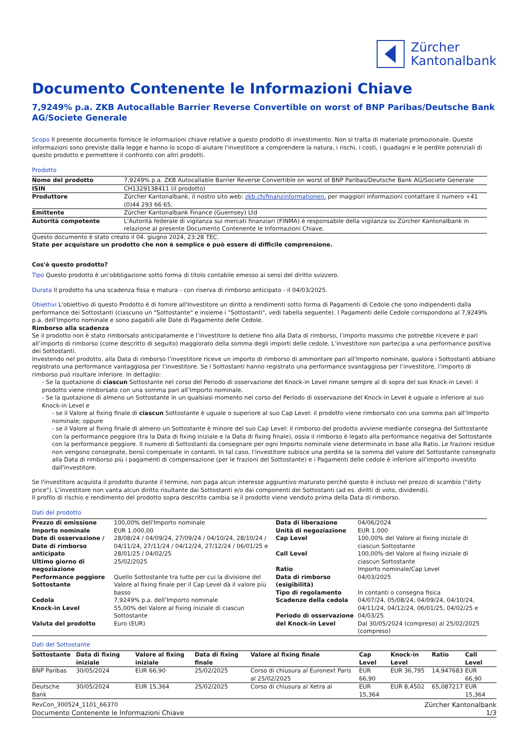Zürcher
Kantonalbank
Documento Contenente le Informazioni Chiave
7,9249% p.a. ZKB Autocallable Barrier Reverse Convertible on worst of BNP Paribas/Deutsche Bank AG/Societe Generale
Scopo Il presente documento fornisce le informazioni chiave relative a questo prodotto di investimento. Non si tratta di materiale promozionale. Queste informazioni sono previste dalla legge e hanno lo scopo di aiutare l'investitore a comprendere la natura, i rischi, i costi, i guadagni e le perdite potenziali di questo prodotto e permettere il confronto con altri prodotti.
Prodotto
| Nome del prodotto | 7,9249% p.a. ZKB Autocallable Barrier Reverse Convertible on worst of BNP Paribas/Deutsche Bank AG/Societe Generale |
| ISIN | CH1329138411 (il prodotto) |
| Produttore | Zürcher Kantonalbank, il nostro sito web: zkb.ch/finanzinformationen, per maggiori informazioni contattare il numero +41 (0)44 293 66 65. |
| Emittente | Zürcher Kantonalbank Finance (Guernsey) Ltd |
| Autorità competente | L'Autorità federale di vigilanza sui mercati finanziari (FINMA) è responsabile della vigilanza su Zürcher Kantonalbank in relazione al presente Documento Contenente le Informazioni Chiave. |
Questo documento è stato creato il 04. giugno 2024, 23:28 TEC.
State per acquistare un prodotto che non è semplice e può essere di difficile comprensione.
Cos'è questo prodotto?
Tipo Questo prodotto è un’obbligazione sotto forma di titolo contabile emesso ai sensi del diritto svizzero.
Durata Il prodotto ha una scadenza fissa e matura - con riserva di rimborso anticipato - il 04/03/2025.
Obiettivi L'obiettivo di questo Prodotto è di fornire all'Investitore un diritto a rendimenti sotto forma di Pagamenti di Cedole che sono indipendenti dalla performance dei Sottostanti (ciascuno un "Sottostante" e insieme i "Sottostanti", vedi tabella seguente). I Pagamenti delle Cedole corrispondono al 7,9249% p.a. dell'Importo nominale e sono pagabili alle Date di Pagamento delle Cedole.
Rimborso alla scadenza
Se il prodotto non è stato rimborsato anticipatamente e l’investitore lo detiene fino alla Data di rimborso, l’importo massimo che potrebbe ricevere è pari all’importo di rimborso (come descritto di seguito) maggiorato della somma degli importi delle cedole. L’investitore non partecipa a una performance positiva dei Sottostanti.
Investendo nel prodotto, alla Data di rimborso l’investitore riceve un importo di rimborso di ammontare pari all’Importo nominale, qualora i Sottostanti abbiano registrato una performance vantaggiosa per l’investitore. Se i Sottostanti hanno registrato una performance svantaggiosa per l’investitore, l’importo di rimborso può risultare inferiore. In dettaglio:
- Se la quotazione di ciascun Sottostante nel corso del Periodo di osservazione del Knock-in Level rimane sempre al di sopra del suo Knock-in Level: il prodotto viene rimborsato con una somma pari all’Importo nominale.
- Se la quotazione di almeno un Sottostante in un qualsiasi momento nel corso del Periodo di osservazione del Knock-in Level è uguale o inferiore al suo Knock-in Level e
- se il Valore al fixing finale di ciascun Sottostante è uguale o superiore al suo Cap Level: il prodotto viene rimborsato con una somma pari all’Importo nominale; oppure
- se il Valore al fixing finale di almeno un Sottostante è minore del suo Cap Level: il rimborso del prodotto avviene mediante consegna del Sottostante con la performance peggiore (tra la Data di fixing iniziale e la Data di fixing finale), ossia il rimborso è legato alla performance negativa del Sottostante con la performance peggiore. Il numero di Sottostanti da consegnare per ogni Importo nominale viene determinato in base alla Ratio. Le frazioni residue non vengono consegnate, bensì compensate in contanti. In tal caso, l'investitore subisce una perdita se la somma del valore del Sottostante consegnato alla Data di rimborso più i pagamenti di compensazione (per le frazioni del Sottostante) e i Pagamenti delle cedole è inferiore all'importo investito dall'investitore.
Se l'investitore acquista il prodotto durante il termine, non paga alcun interesse aggiuntivo maturato perché questo è incluso nel prezzo di scambio ("dirty price"). L’investitore non vanta alcun diritto risultante dai Sottostanti e/o dai componenti dei Sottostanti (ad es. diritti di voto, dividendi).
Il profilo di rischio e rendimento del prodotto sopra descritto cambia se il prodotto viene venduto prima della Data di rimborso.
Dati del prodotto
| Prezzo di emissione Importo nominale Date di osservazione / Date di rimborso anticipato Ultimo giorno di negoziazione Performance peggiore Sottostante Cedola Knock-in Level Valuta del prodotto | 100,00% dell'Importo nominale EUR 1.000,00 28/08/24 / 04/09/24, 27/09/24 / 04/10/24, 28/10/24 / 04/11/24, 27/11/24 / 04/12/24, 27/12/24 / 06/01/25 e 28/01/25 / 04/02/25 25/02/2025 Quello Sottostante tra tutte per cui la divisione del Valore al fixing finale per il Cap Level dà il valore più basso 7,9249% p.a. dell’Importo nominale 55,00% del Valore al fixing iniziale di ciascun Sottostante Euro (EUR) | Data di liberazione Unità di negoziazione Cap Level Call Level Ratio Data di rimborso (esigibilità) Tipo di regolamento Scadenze della cedola Periodo di osservazione del Knock-in Level | 04/06/2024 EUR 1.000 100,00% del Valore al fixing iniziale di ciascun Sottostante 100,00% del Valore al fixing iniziale di ciascun Sottostante Importo nominale/Cap Level 04/03/2025 In contanti o consegna fisica 04/07/24, 05/08/24, 04/09/24, 04/10/24, 04/11/24, 04/12/24, 06/01/25, 04/02/25 e 04/03/25 Dal 30/05/2024 (compreso) al 25/02/2025 (compreso) |
Dati del Sottostante
| Sottostante | Data di fixing iniziale | Valore al fixing iniziale | Data di fixing finale | Valore al fixing finale | Cap Level | Knock-in Level | Ratio | Call Level |
| --- | --- | --- | --- | --- | --- | --- | --- | --- |
| BNP Paribas | 30/05/2024 | EUR 66,90 | 25/02/2025 | Corso di chiusura al Euronext Paris al 25/02/2025 | EUR 66,90 | EUR 36,795 | 14,947683 | EUR 66,90 |
| Deutsche Bank | 30/05/2024 | EUR 15,364 | 25/02/2025 | Corso di chiusura al Xetra al | EUR 15,364 | EUR 8,4502 | 65,087217 | EUR 15,364 |
RevCon_300524_1101_66370
Documento Contenente le Informazioni Chiave
Zürcher Kantonalbank
1/3